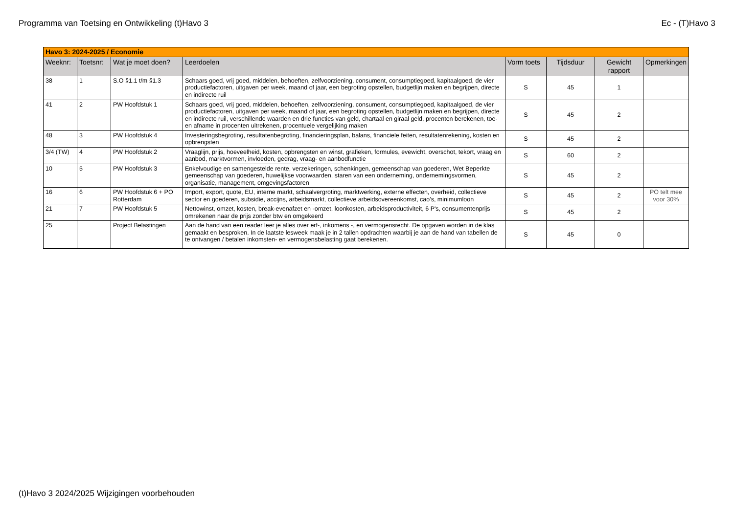Programma van Toetsing en Ontwikkeling (t)Havo 3 Ec - (T)Havo 3
| Havo 3: 2024-2025 / Economie | | | | | | | |
| Weeknr: | Toetsnr: | Wat je moet doen? | Leerdoelen | Vorm toets | Tijdsduur | Gewicht rapport | Opmerkingen |
| 38 | 1 | S.O §1.1 t/m §1.3 | Schaars goed, vrij goed, middelen, behoeften, zelfvoorziening, consument, consumptiegoed, kapitaalgoed, de vier productiefactoren, uitgaven per week, maand of jaar, een begroting opstellen, budgetlijn maken en begrijpen, directe en indirecte ruil | S | 45 | 1 | |
| 41 | 2 | PW Hoofdstuk 1 | Schaars goed, vrij goed, middelen, behoeften, zelfvoorziening, consument, consumptiegoed, kapitaalgoed, de vier productiefactoren, uitgaven per week, maand of jaar, een begroting opstellen, budgetlijn maken en begrijpen, directe en indirecte ruil, verschillende waarden en drie functies van geld, chartaal en giraal geld, procenten berekenen, toe- en afname in procenten uitrekenen, procentuele vergelijking maken | S | 45 | 2 | |
| 48 | 3 | PW Hoofdstuk 4 | Investeringsbegroting, resultatenbegroting, financieringsplan, balans, financiele feiten, resultatenrekening, kosten en opbrengsten | S | 45 | 2 | |
| 3/4 (TW) | 4 | PW Hoofdstuk 2 | Vraaglijn, prijs, hoeveelheid, kosten, opbrengsten en winst, grafieken, formules, evewicht, overschot, tekort, vraag en aanbod, marktvormen, invloeden, gedrag, vraag- en aanbodfunctie | S | 60 | 2 | |
| 10 | 5 | PW Hoofdstuk 3 | Enkelvoudige en samengestelde rente, verzekeringen, schenkingen, gemeenschap van goederen, Wet Beperkte gemeenschap van goederen, huwelijkse voorwaarden, staren van een onderneming, ondernemingsvormen, organisatie, management, omgevingsfactoren | S | 45 | 2 | |
| 16 | 6 | PW Hoofdstuk 6 + PO Rotterdam | Import, export, quote, EU, interne markt, schaalvergroting, marktwerking, externe effecten, overheid, collectieve sector en goederen, subsidie, accijns, arbeidsmarkt, collectieve arbeidsovereenkomst, cao's, minimumloon | S | 45 | 2 | PO telt mee voor 30% |
| 21 | 7 | PW Hoofdstuk 5 | Nettowinst, omzet, kosten, break-evenafzet en -omzet, loonkosten, arbeidsproductiviteit, 6 P's, consumentenprijs omrekenen naar de prijs zonder btw en omgekeerd | S | 45 | 2 | |
| 25 | | Project Belastingen | Aan de hand van een reader leer je alles over erf-, inkomens -, en vermogensrecht. De opgaven worden in de klas gemaakt en besproken. In de laatste lesweek maak je in 2 tallen opdrachten waarbij je aan de hand van tabellen de te ontvangen / betalen inkomsten- en vermogensbelasting gaat berekenen. | S | 45 | 0 | |
(t)Havo 3 2024/2025 Wijzigingen voorbehouden